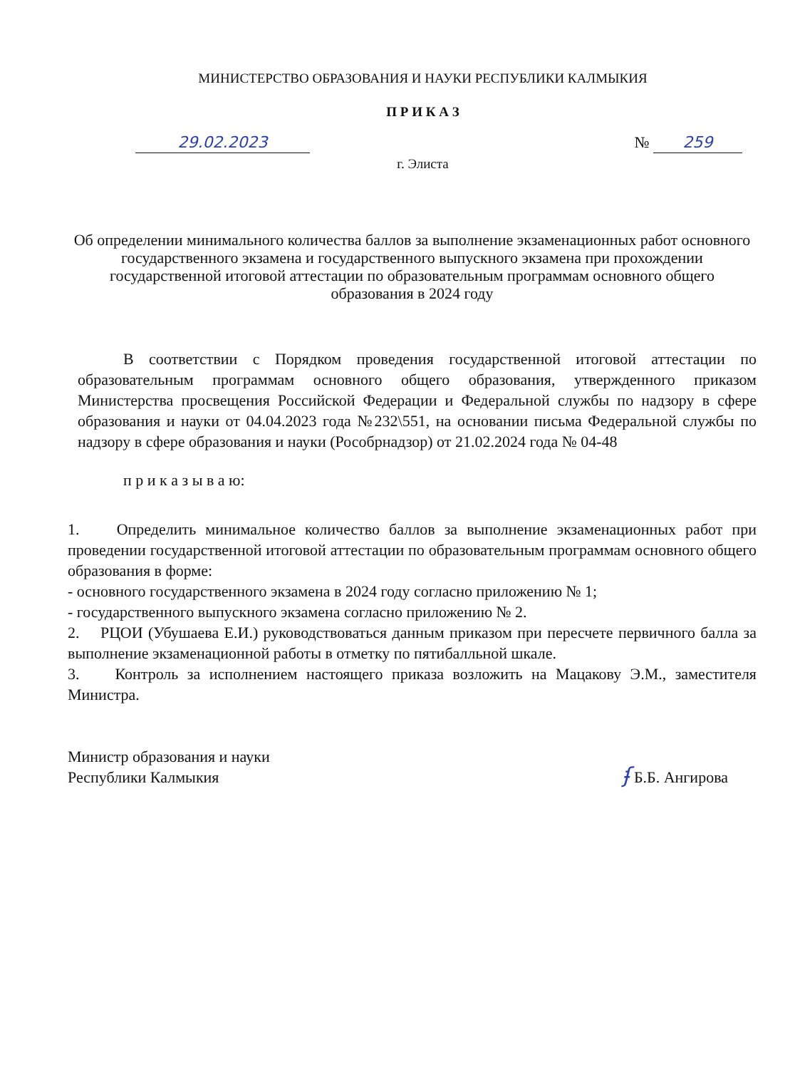МИНИСТЕРСТВО ОБРАЗОВАНИЯ И НАУКИ РЕСПУБЛИКИ КАЛМЫКИЯ
П Р И К А З
29.02.2023 № 259
г. Элиста
Об определении минимального количества баллов за выполнение экзаменационных работ основного государственного экзамена и государственного выпускного экзамена при прохождении государственной итоговой аттестации по образовательным программам основного общего образования в 2024 году
В соответствии с Порядком проведения государственной итоговой аттестации по образовательным программам основного общего образования, утвержденного приказом Министерства просвещения Российской Федерации и Федеральной службы по надзору в сфере образования и науки от 04.04.2023 года №232\551, на основании письма Федеральной службы по надзору в сфере образования и науки (Рособрнадзор) от 21.02.2024 года № 04-48
п р и к а з ы в а ю:
1. Определить минимальное количество баллов за выполнение экзаменационных работ при проведении государственной итоговой аттестации по образовательным программам основного общего образования в форме:
- основного государственного экзамена в 2024 году согласно приложению № 1;
- государственного выпускного экзамена согласно приложению № 2.
2. РЦОИ (Убушаева Е.И.) руководствоваться данным приказом при пересчете первичного балла за выполнение экзаменационной работы в отметку по пятибалльной шкале.
3. Контроль за исполнением настоящего приказа возложить на Мацакову Э.М., заместителя Министра.
Министр образования и науки
Республики Калмыкия
ʄ Б.Б. Ангирова